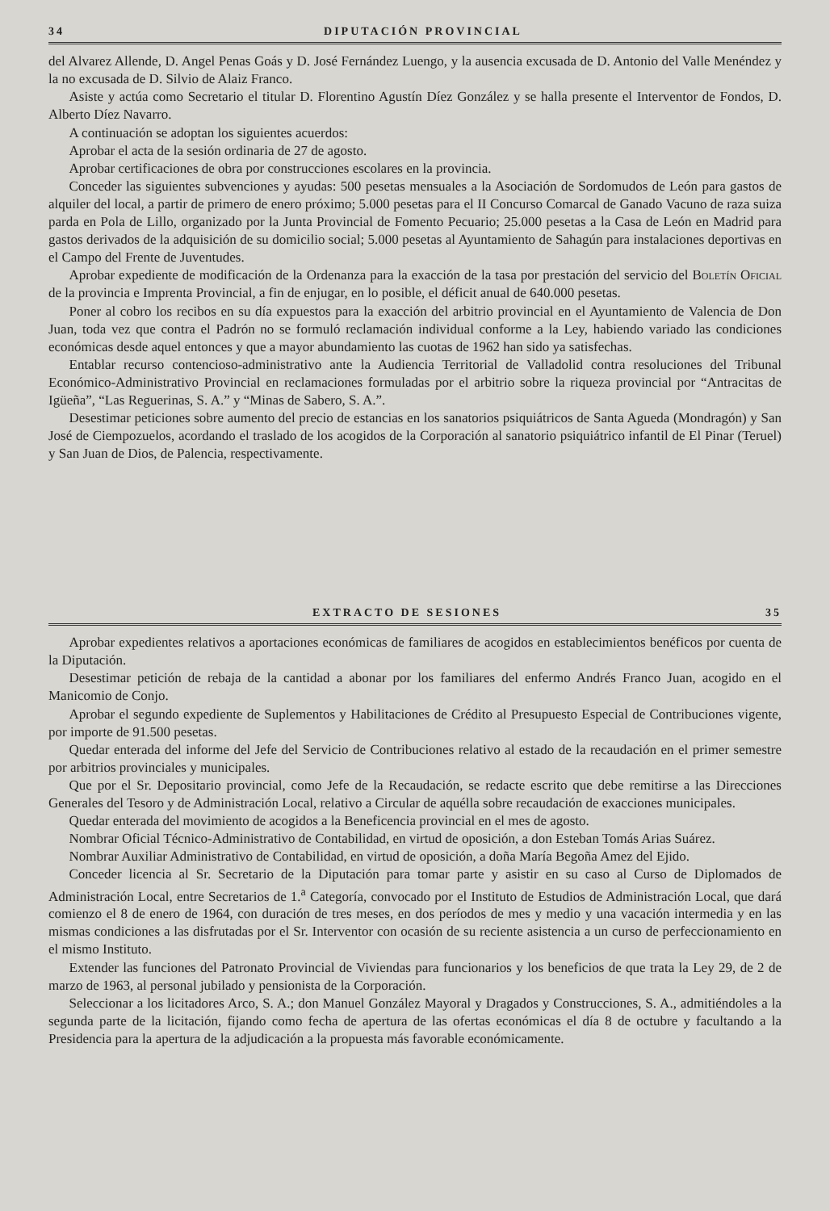34 DIPUTACIÓN PROVINCIAL
del Alvarez Allende, D. Angel Penas Goás y D. José Fernández Luengo, y la ausencia excusada de D. Antonio del Valle Menéndez y la no excusada de D. Silvio de Alaiz Franco.
Asiste y actúa como Secretario el titular D. Florentino Agustín Díez González y se halla presente el Interventor de Fondos, D. Alberto Díez Navarro.
A continuación se adoptan los siguientes acuerdos:
Aprobar el acta de la sesión ordinaria de 27 de agosto.
Aprobar certificaciones de obra por construcciones escolares en la provincia.
Conceder las siguientes subvenciones y ayudas: 500 pesetas mensuales a la Asociación de Sordomudos de León para gastos de alquiler del local, a partir de primero de enero próximo; 5.000 pesetas para el II Concurso Comarcal de Ganado Vacuno de raza suiza parda en Pola de Lillo, organizado por la Junta Provincial de Fomento Pecuario; 25.000 pesetas a la Casa de León en Madrid para gastos derivados de la adquisición de su domicilio social; 5.000 pesetas al Ayuntamiento de Sahagún para instalaciones deportivas en el Campo del Frente de Juventudes.
Aprobar expediente de modificación de la Ordenanza para la exacción de la tasa por prestación del servicio del Boletín Oficial de la provincia e Imprenta Provincial, a fin de enjugar, en lo posible, el déficit anual de 640.000 pesetas.
Poner al cobro los recibos en su día expuestos para la exacción del arbitrio provincial en el Ayuntamiento de Valencia de Don Juan, toda vez que contra el Padrón no se formuló reclamación individual conforme a la Ley, habiendo variado las condiciones económicas desde aquel entonces y que a mayor abundamiento las cuotas de 1962 han sido ya satisfechas.
Entablar recurso contencioso-administrativo ante la Audiencia Territorial de Valladolid contra resoluciones del Tribunal Económico-Administrativo Provincial en reclamaciones formuladas por el arbitrio sobre la riqueza provincial por “Antracitas de Igüeña”, “Las Reguerinas, S. A.” y “Minas de Sabero, S. A.”.
Desestimar peticiones sobre aumento del precio de estancias en los sanatorios psiquiátricos de Santa Agueda (Mondragón) y San José de Ciempozuelos, acordando el traslado de los acogidos de la Corporación al sanatorio psiquiátrico infantil de El Pinar (Teruel) y San Juan de Dios, de Palencia, respectivamente.
EXTRACTO DE SESIONES 35
Aprobar expedientes relativos a aportaciones económicas de familiares de acogidos en establecimientos benéficos por cuenta de la Diputación.
Desestimar petición de rebaja de la cantidad a abonar por los familiares del enfermo Andrés Franco Juan, acogido en el Manicomio de Conjo.
Aprobar el segundo expediente de Suplementos y Habilitaciones de Crédito al Presupuesto Especial de Contribuciones vigente, por importe de 91.500 pesetas.
Quedar enterada del informe del Jefe del Servicio de Contribuciones relativo al estado de la recaudación en el primer semestre por arbitrios provinciales y municipales.
Que por el Sr. Depositario provincial, como Jefe de la Recaudación, se redacte escrito que debe remitirse a las Direcciones Generales del Tesoro y de Administración Local, relativo a Circular de aquélla sobre recaudación de exacciones municipales.
Quedar enterada del movimiento de acogidos a la Beneficencia provincial en el mes de agosto.
Nombrar Oficial Técnico-Administrativo de Contabilidad, en virtud de oposición, a don Esteban Tomás Arias Suárez.
Nombrar Auxiliar Administrativo de Contabilidad, en virtud de oposición, a doña María Begoña Amez del Ejido.
Conceder licencia al Sr. Secretario de la Diputación para tomar parte y asistir en su caso al Curso de Diplomados de Administración Local, entre Secretarios de 1.<sup>a</sup> Categoría, convocado por el Instituto de Estudios de Administración Local, que dará comienzo el 8 de enero de 1964, con duración de tres meses, en dos períodos de mes y medio y una vacación intermedia y en las mismas condiciones a las disfrutadas por el Sr. Interventor con ocasión de su reciente asistencia a un curso de perfeccionamiento en el mismo Instituto.
Extender las funciones del Patronato Provincial de Viviendas para funcionarios y los beneficios de que trata la Ley 29, de 2 de marzo de 1963, al personal jubilado y pensionista de la Corporación.
Seleccionar a los licitadores Arco, S. A.; don Manuel González Mayoral y Dragados y Construcciones, S. A., admitiéndoles a la segunda parte de la licitación, fijando como fecha de apertura de las ofertas económicas el día 8 de octubre y facultando a la Presidencia para la apertura de la adjudicación a la propuesta más favorable económicamente.